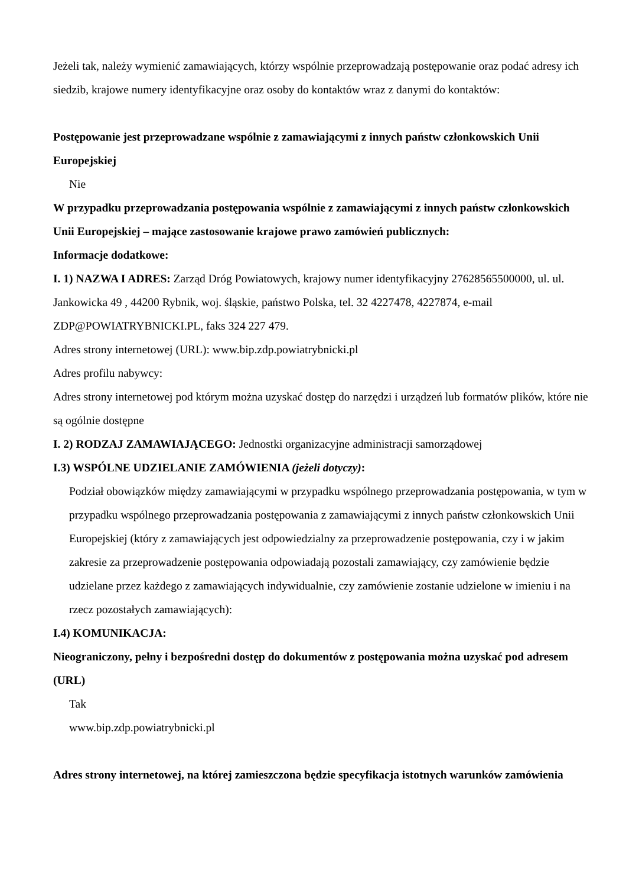Jeżeli tak, należy wymienić zamawiających, którzy wspólnie przeprowadzają postępowanie oraz podać adresy ich siedzib, krajowe numery identyfikacyjne oraz osoby do kontaktów wraz z danymi do kontaktów:
Postępowanie jest przeprowadzane wspólnie z zamawiającymi z innych państw członkowskich Unii Europejskiej
Nie
W przypadku przeprowadzania postępowania wspólnie z zamawiającymi z innych państw członkowskich Unii Europejskiej – mające zastosowanie krajowe prawo zamówień publicznych:
Informacje dodatkowe:
I. 1) NAZWA I ADRES: Zarząd Dróg Powiatowych, krajowy numer identyfikacyjny 27628565500000, ul. ul. Jankowicka 49 , 44200 Rybnik, woj. śląskie, państwo Polska, tel. 32 4227478, 4227874, e-mail ZDP@POWIATRYBNICKI.PL, faks 324 227 479.
Adres strony internetowej (URL): www.bip.zdp.powiatrybnicki.pl
Adres profilu nabywcy:
Adres strony internetowej pod którym można uzyskać dostęp do narzędzi i urządzeń lub formatów plików, które nie są ogólnie dostępne
I. 2) RODZAJ ZAMAWIAJĄCEGO: Jednostki organizacyjne administracji samorządowej
I.3) WSPÓLNE UDZIELANIE ZAMÓWIENIA (jeżeli dotyczy):
Podział obowiązków między zamawiającymi w przypadku wspólnego przeprowadzania postępowania, w tym w przypadku wspólnego przeprowadzania postępowania z zamawiającymi z innych państw członkowskich Unii Europejskiej (który z zamawiających jest odpowiedzialny za przeprowadzenie postępowania, czy i w jakim zakresie za przeprowadzenie postępowania odpowiadają pozostali zamawiający, czy zamówienie będzie udzielane przez każdego z zamawiających indywidualnie, czy zamówienie zostanie udzielone w imieniu i na rzecz pozostałych zamawiających):
I.4) KOMUNIKACJA:
Nieograniczony, pełny i bezpośredni dostęp do dokumentów z postępowania można uzyskać pod adresem (URL)
Tak
www.bip.zdp.powiatrybnicki.pl
Adres strony internetowej, na której zamieszczona będzie specyfikacja istotnych warunków zamówienia